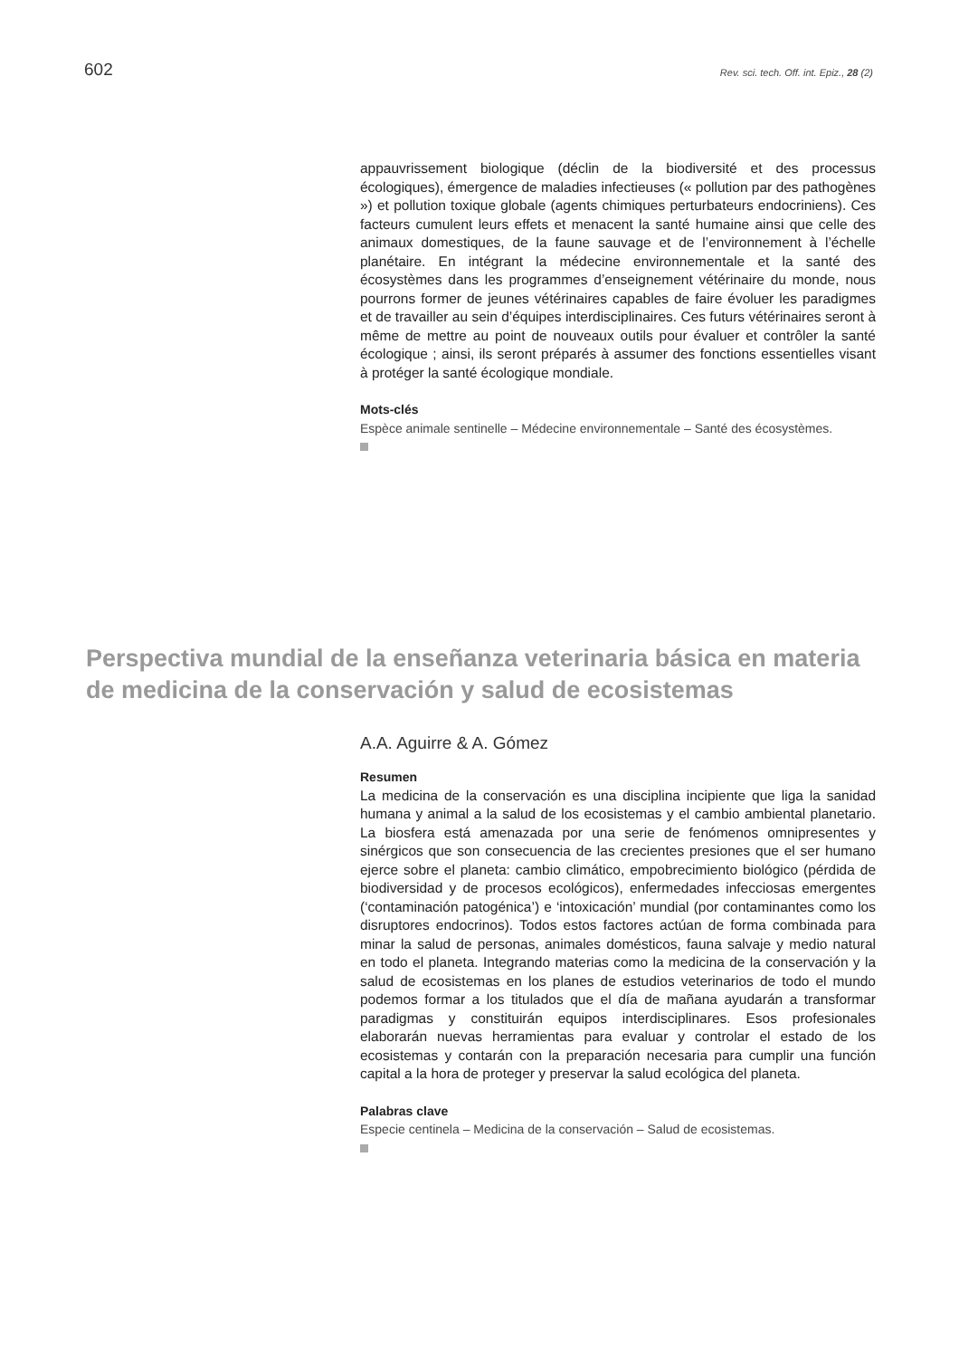602
Rev. sci. tech. Off. int. Epiz., 28 (2)
appauvrissement biologique (déclin de la biodiversité et des processus écologiques), émergence de maladies infectieuses (« pollution par des pathogènes ») et pollution toxique globale (agents chimiques perturbateurs endocriniens). Ces facteurs cumulent leurs effets et menacent la santé humaine ainsi que celle des animaux domestiques, de la faune sauvage et de l’environnement à l’échelle planétaire. En intégrant la médecine environnementale et la santé des écosystèmes dans les programmes d’enseignement vétérinaire du monde, nous pourrons former de jeunes vétérinaires capables de faire évoluer les paradigmes et de travailler au sein d’équipes interdisciplinaires. Ces futurs vétérinaires seront à même de mettre au point de nouveaux outils pour évaluer et contrôler la santé écologique ; ainsi, ils seront préparés à assumer des fonctions essentielles visant à protéger la santé écologique mondiale.
Mots-clés
Espèce animale sentinelle – Médecine environnementale – Santé des écosystèmes.
Perspectiva mundial de la enseñanza veterinaria básica en materia de medicina de la conservación y salud de ecosistemas
A.A. Aguirre & A. Gómez
Resumen
La medicina de la conservación es una disciplina incipiente que liga la sanidad humana y animal a la salud de los ecosistemas y el cambio ambiental planetario. La biosfera está amenazada por una serie de fenómenos omnipresentes y sinérgicos que son consecuencia de las crecientes presiones que el ser humano ejerce sobre el planeta: cambio climático, empobrecimiento biológico (pérdida de biodiversidad y de procesos ecológicos), enfermedades infecciosas emergentes (‘contaminación patogénica’) e ‘intoxicación’ mundial (por contaminantes como los disruptores endocrinos). Todos estos factores actúan de forma combinada para minar la salud de personas, animales domésticos, fauna salvaje y medio natural en todo el planeta. Integrando materias como la medicina de la conservación y la salud de ecosistemas en los planes de estudios veterinarios de todo el mundo podemos formar a los titulados que el día de mañana ayudarán a transformar paradigmas y constituirán equipos interdisciplinares. Esos profesionales elaborarán nuevas herramientas para evaluar y controlar el estado de los ecosistemas y contarán con la preparación necesaria para cumplir una función capital a la hora de proteger y preservar la salud ecológica del planeta.
Palabras clave
Especie centinela – Medicina de la conservación – Salud de ecosistemas.